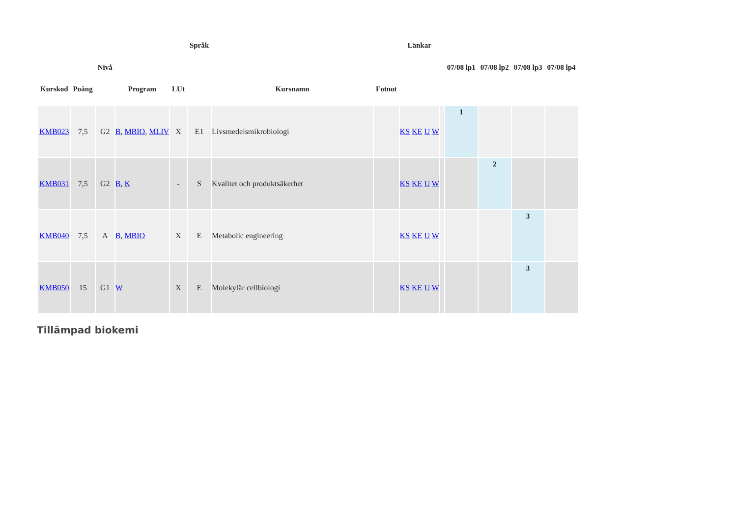| Kurskod | Poäng | Nivå | Program | LUt | Språk | Kursnamn | Fotnot | Länkar | | 07/08 lp1 | 07/08 lp2 | 07/08 lp3 | 07/08 lp4 |
| --- | --- | --- | --- | --- | --- | --- | --- | --- | --- | --- | --- | --- | --- |
| KMB023 | 7,5 | G2 | B , MBIO , MLIV | X | E1 | Livsmedelsmikrobiologi | | KS KE U W | | 1 | | | |
| KMB031 | 7,5 | G2 | B , K | - | S | Kvalitet och produktsäkerhet | | KS KE U W | | | 2 | | |
| KMB040 | 7,5 | A | B , MBIO | X | E | Metabolic engineering | | KS KE U W | | | | 3 | |
| KMB050 | 15 | G1 | W | X | E | Molekylär cellbiologi | | KS KE U W | | | | 3 | |
Tillämpad biokemi